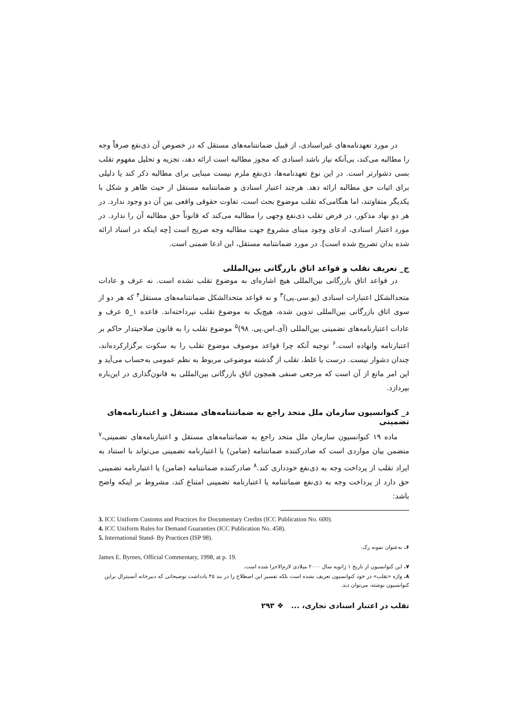در مورد تعهدنامه‌های غیراسنادی، از قبیل ضمانتنامه‌های مستقل که در خصوص آن ذی‌نفع صرفاً وجه را مطالبه می‌کند، بی‌آنکه نیاز باشد اسنادی که مجوز مطالبه است ارائه دهد، تجزیه و تحلیل مفهوم تقلب بسی دشوارتر است. در این نوع تعهدنامه‌ها، ذی‌نفع ملزم نیست مبنایی برای مطالبه ذکر کند یا دلیلی برای اثبات حق مطالبه ارائه دهد. هرچند اعتبار اسنادی و ضمانتنامه مستقل از حیث ظاهر و شکل با یکدیگر متفاوتند، اما هنگامی‌که تقلب موضوع بحث است، تفاوت حقوقی واقعی بین آن دو وجود ندارد. در هر دو نهاد مذکور، در فرض تقلب ذی‌نفع وجهی را مطالبه می‌کند که قانوناً حق مطالبه آن را ندارد. در مورد اعتبار اسنادی، ادعای وجود مبنای مشروع جهت مطالبه وجه صریح است [چه اینکه در اسناد ارائه شده بدان تصریح شده است]. در مورد ضمانتنامه مستقل، این ادعا ضمنی است.
ج_ تعریف تقلب و قواعد اتاق بازرگانی بین‌المللی
در قواعد اتاق بازرگانی بین‌المللی هیچ اشاره‌ای به موضوع تقلب نشده است. نه عرف و عادات متحدالشکل اعتبارات اسنادی (یو.سی.پی)<sup>۳</sup> و نه قواعد متحدالشکل ضمانتنامه‌های مستقل<sup>۴</sup> که هر دو از سوی اتاق بازرگانی بین‌المللی تدوین شده، هیچ‌یک به موضوع تقلب نپرداخته‌اند. قاعده ۱_۵ عرف و عادات اعتبارنامه‌های تضمینی بین‌المللی (آی.اس.پی. ۹۸)<sup>۵</sup> موضوع تقلب را به قانون صلاحیتدار حاکم بر اعتبارنامه وانهاده است.<sup>۶</sup> توجیه آنکه چرا قواعد موصوف موضوع تقلب را به سکوت برگزارکرده‌اند، چندان دشوار نیست. درست یا غلط، تقلب از گذشته موضوعی مربوط به نظم عمومی به‌حساب می‌آید و این امر مانع از آن است که مرجعی صنفی همچون اتاق بازرگانی بین‌المللی به قانون‌گذاری در این‌باره بپردازد.
د_ کنوانسیون سازمان ملل متحد راجع به ضمانتنامه‌های مستقل و اعتبارنامه‌های تضمینی
ماده ۱۹ کنوانسیون سازمان ملل متحد راجع به ضمانتنامه‌های مستقل و اعتبارنامه‌های تضمینی،<sup>۷</sup> متضمن بیان مواردی است که صادرکننده ضمانتنامه (ضامن) یا اعتبارنامه تضمینی می‌تواند با استناد به ایراد تقلب از پرداخت وجه به ذی‌نفع خودداری کند.<sup>۸</sup> صادرکننده ضمانتنامه (ضامن) یا اعتبارنامه تضمینی حق دارد از پرداخت وجه به ذی‌نفع ضمانتنامه یا اعتبارنامه تضمینی امتناع کند، مشروط بر اینکه واضح باشد:
3. ICC Uniform Customs and Practices for Documentary Credits (ICC Publication No. 600).
4. ICC Uniform Rules for Demand Guaranties (ICC Publication No. 458).
5. International Stand- By Practices (ISP 98).
۶. به‌عنوان نمونه رک.
James E. Byrnes, Official Commentary, 1998, at p. 19.
۷. این کنوانسیون از تاریخ ۱ ژانویه سال ۲۰۰۰ میلادی لازم‌الاجرا شده است.
۸. واژه «تقلب» در خود کنوانسیون تعریف نشده است بلکه تفسیر این اصطلاح را در بند ۴۵ یادداشت توضیحاتی که دبیرخانه آنسیترال براین کنوانسیون نوشته، می‌توان دید.
تقلب در اعتبار اسنادی تجاری، ... ❖ ۲۹۳